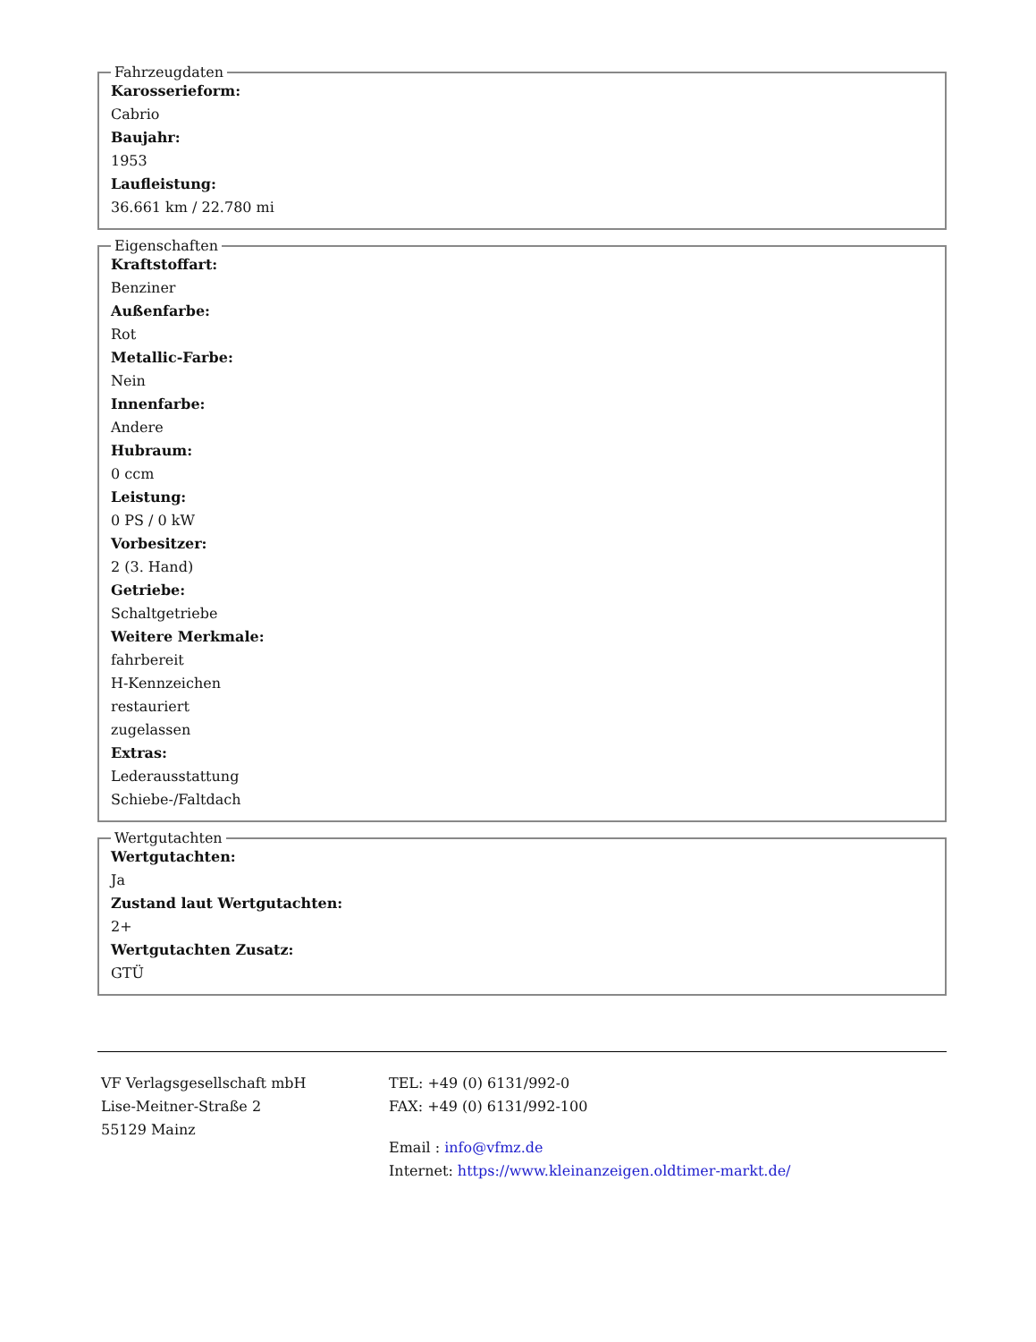Fahrzeugdaten
Karosserieform:
Cabrio
Baujahr:
1953
Laufleistung:
36.661 km / 22.780 mi
Eigenschaften
Kraftstoffart:
Benziner
Außenfarbe:
Rot
Metallic-Farbe:
Nein
Innenfarbe:
Andere
Hubraum:
0 ccm
Leistung:
0 PS / 0 kW
Vorbesitzer:
2 (3. Hand)
Getriebe:
Schaltgetriebe
Weitere Merkmale:
fahrbereit
H-Kennzeichen
restauriert
zugelassen
Extras:
Lederausstattung
Schiebe-/Faltdach
Wertgutachten
Wertgutachten:
Ja
Zustand laut Wertgutachten:
2+
Wertgutachten Zusatz:
GTÜ
VF Verlagsgesellschaft mbH
Lise-Meitner-Straße 2
55129 Mainz
TEL: +49 (0) 6131/992-0
FAX: +49 (0) 6131/992-100
Email : info@vfmz.de
Internet: https://www.kleinanzeigen.oldtimer-markt.de/